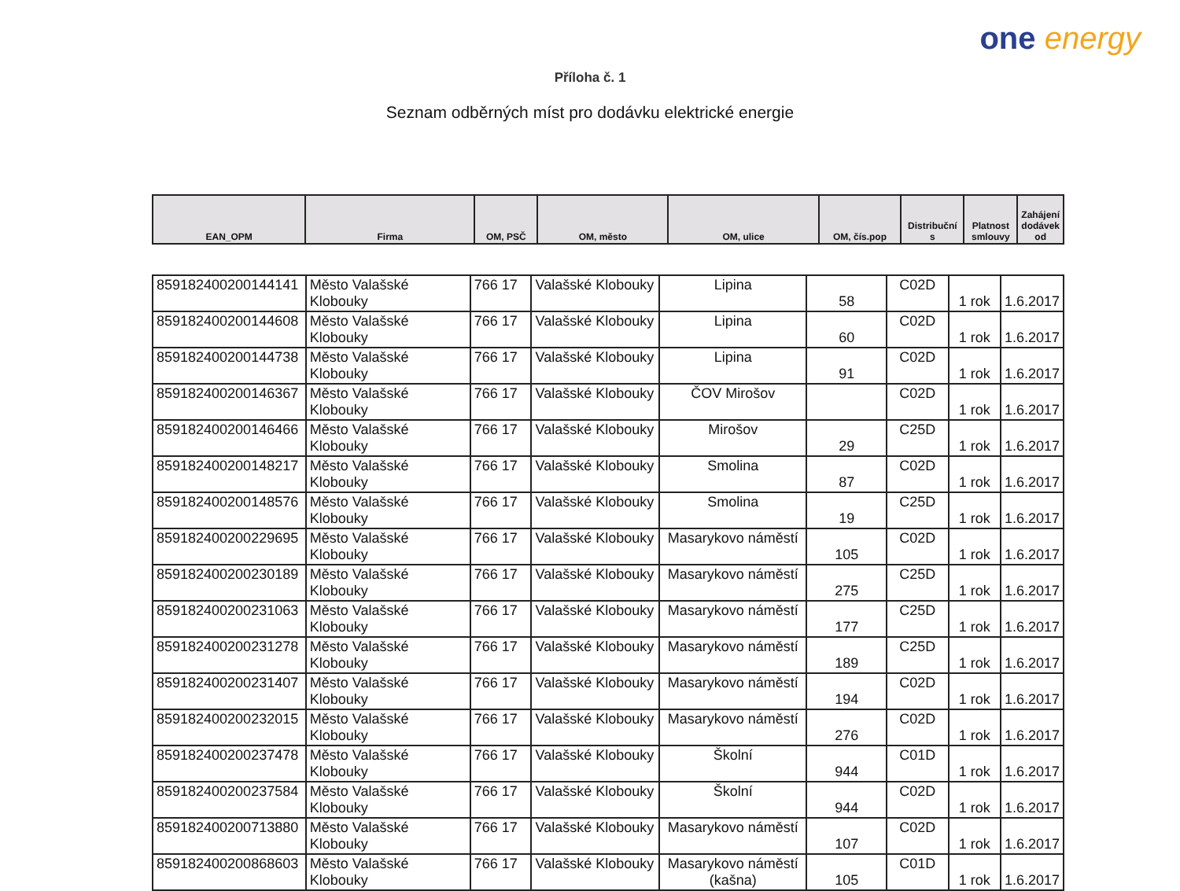one energy
Příloha č. 1
Seznam odběrných míst pro dodávku elektrické energie
| EAN_OPM | Firma | OM, PSČ | OM, město | OM, ulice | OM, čís.pop | Distribuční s | Platnost smlouvy | Zahájení dodávek od |
| --- | --- | --- | --- | --- | --- | --- | --- | --- |
| 859182400200144141 | Město Valašské Klobouky | 766 17 | Valašské Klobouky | Lipina | 58 | C02D | 1 rok | 1.6.2017 |
| 859182400200144608 | Město Valašské Klobouky | 766 17 | Valašské Klobouky | Lipina | 60 | C02D | 1 rok | 1.6.2017 |
| 859182400200144738 | Město Valašské Klobouky | 766 17 | Valašské Klobouky | Lipina | 91 | C02D | 1 rok | 1.6.2017 |
| 859182400200146367 | Město Valašské Klobouky | 766 17 | Valašské Klobouky | ČOV Mirošov | | C02D | 1 rok | 1.6.2017 |
| 859182400200146466 | Město Valašské Klobouky | 766 17 | Valašské Klobouky | Mirošov | 29 | C25D | 1 rok | 1.6.2017 |
| 859182400200148217 | Město Valašské Klobouky | 766 17 | Valašské Klobouky | Smolina | 87 | C02D | 1 rok | 1.6.2017 |
| 859182400200148576 | Město Valašské Klobouky | 766 17 | Valašské Klobouky | Smolina | 19 | C25D | 1 rok | 1.6.2017 |
| 859182400200229695 | Město Valašské Klobouky | 766 17 | Valašské Klobouky | Masarykovo náměstí | 105 | C02D | 1 rok | 1.6.2017 |
| 859182400200230189 | Město Valašské Klobouky | 766 17 | Valašské Klobouky | Masarykovo náměstí | 275 | C25D | 1 rok | 1.6.2017 |
| 859182400200231063 | Město Valašské Klobouky | 766 17 | Valašské Klobouky | Masarykovo náměstí | 177 | C25D | 1 rok | 1.6.2017 |
| 859182400200231278 | Město Valašské Klobouky | 766 17 | Valašské Klobouky | Masarykovo náměstí | 189 | C25D | 1 rok | 1.6.2017 |
| 859182400200231407 | Město Valašské Klobouky | 766 17 | Valašské Klobouky | Masarykovo náměstí | 194 | C02D | 1 rok | 1.6.2017 |
| 859182400200232015 | Město Valašské Klobouky | 766 17 | Valašské Klobouky | Masarykovo náměstí | 276 | C02D | 1 rok | 1.6.2017 |
| 859182400200237478 | Město Valašské Klobouky | 766 17 | Valašské Klobouky | Školní | 944 | C01D | 1 rok | 1.6.2017 |
| 859182400200237584 | Město Valašské Klobouky | 766 17 | Valašské Klobouky | Školní | 944 | C02D | 1 rok | 1.6.2017 |
| 859182400200713880 | Město Valašské Klobouky | 766 17 | Valašské Klobouky | Masarykovo náměstí | 107 | C02D | 1 rok | 1.6.2017 |
| 859182400200868603 | Město Valašské Klobouky | 766 17 | Valašské Klobouky | Masarykovo náměstí (kašna) | 105 | C01D | 1 rok | 1.6.2017 |